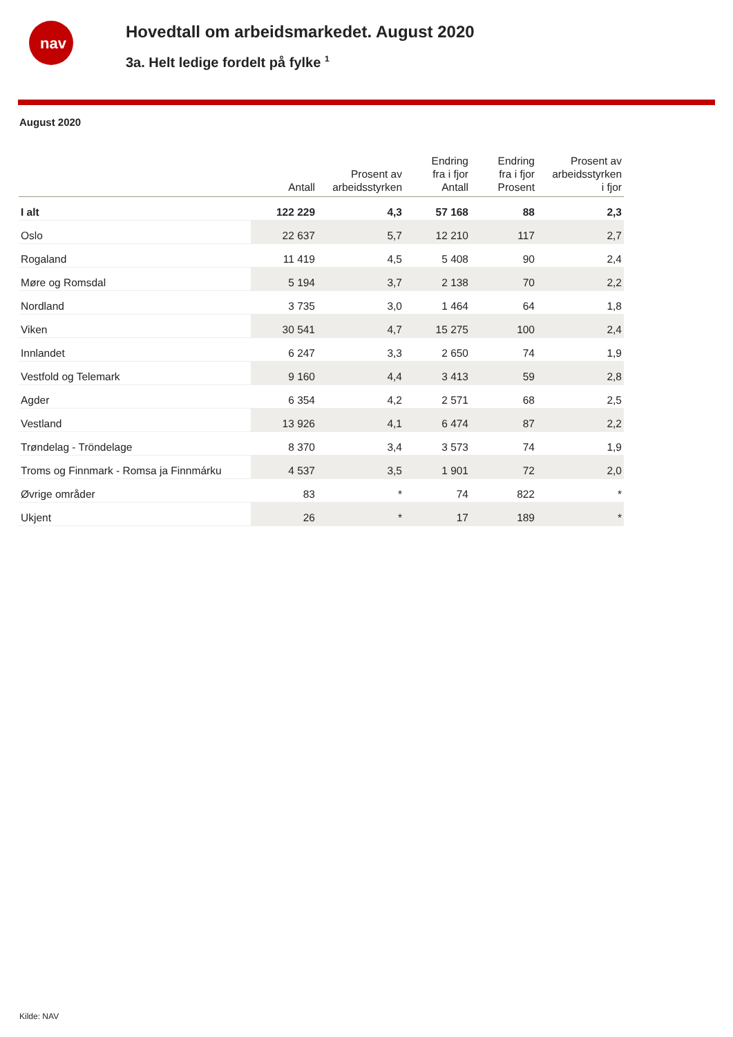nav
Hovedtall om arbeidsmarkedet. August 2020
3a. Helt ledige fordelt på fylke <sup>1</sup>
August 2020
| | Antall | Prosent av arbeidsstyrken | Endring fra i fjor Antall | Endring fra i fjor Prosent | Prosent av arbeidsstyrken i fjor |
| --- | --- | --- | --- | --- | --- |
| I alt | 122 229 | 4,3 | 57 168 | 88 | 2,3 |
| Oslo | 22 637 | 5,7 | 12 210 | 117 | 2,7 |
| Rogaland | 11 419 | 4,5 | 5 408 | 90 | 2,4 |
| Møre og Romsdal | 5 194 | 3,7 | 2 138 | 70 | 2,2 |
| Nordland | 3 735 | 3,0 | 1 464 | 64 | 1,8 |
| Viken | 30 541 | 4,7 | 15 275 | 100 | 2,4 |
| Innlandet | 6 247 | 3,3 | 2 650 | 74 | 1,9 |
| Vestfold og Telemark | 9 160 | 4,4 | 3 413 | 59 | 2,8 |
| Agder | 6 354 | 4,2 | 2 571 | 68 | 2,5 |
| Vestland | 13 926 | 4,1 | 6 474 | 87 | 2,2 |
| Trøndelag - Tröndelage | 8 370 | 3,4 | 3 573 | 74 | 1,9 |
| Troms og Finnmark - Romsa ja Finnmárku | 4 537 | 3,5 | 1 901 | 72 | 2,0 |
| Øvrige områder | 83 | * | 74 | 822 | * |
| Ukjent | 26 | * | 17 | 189 | * |
Kilde: NAV